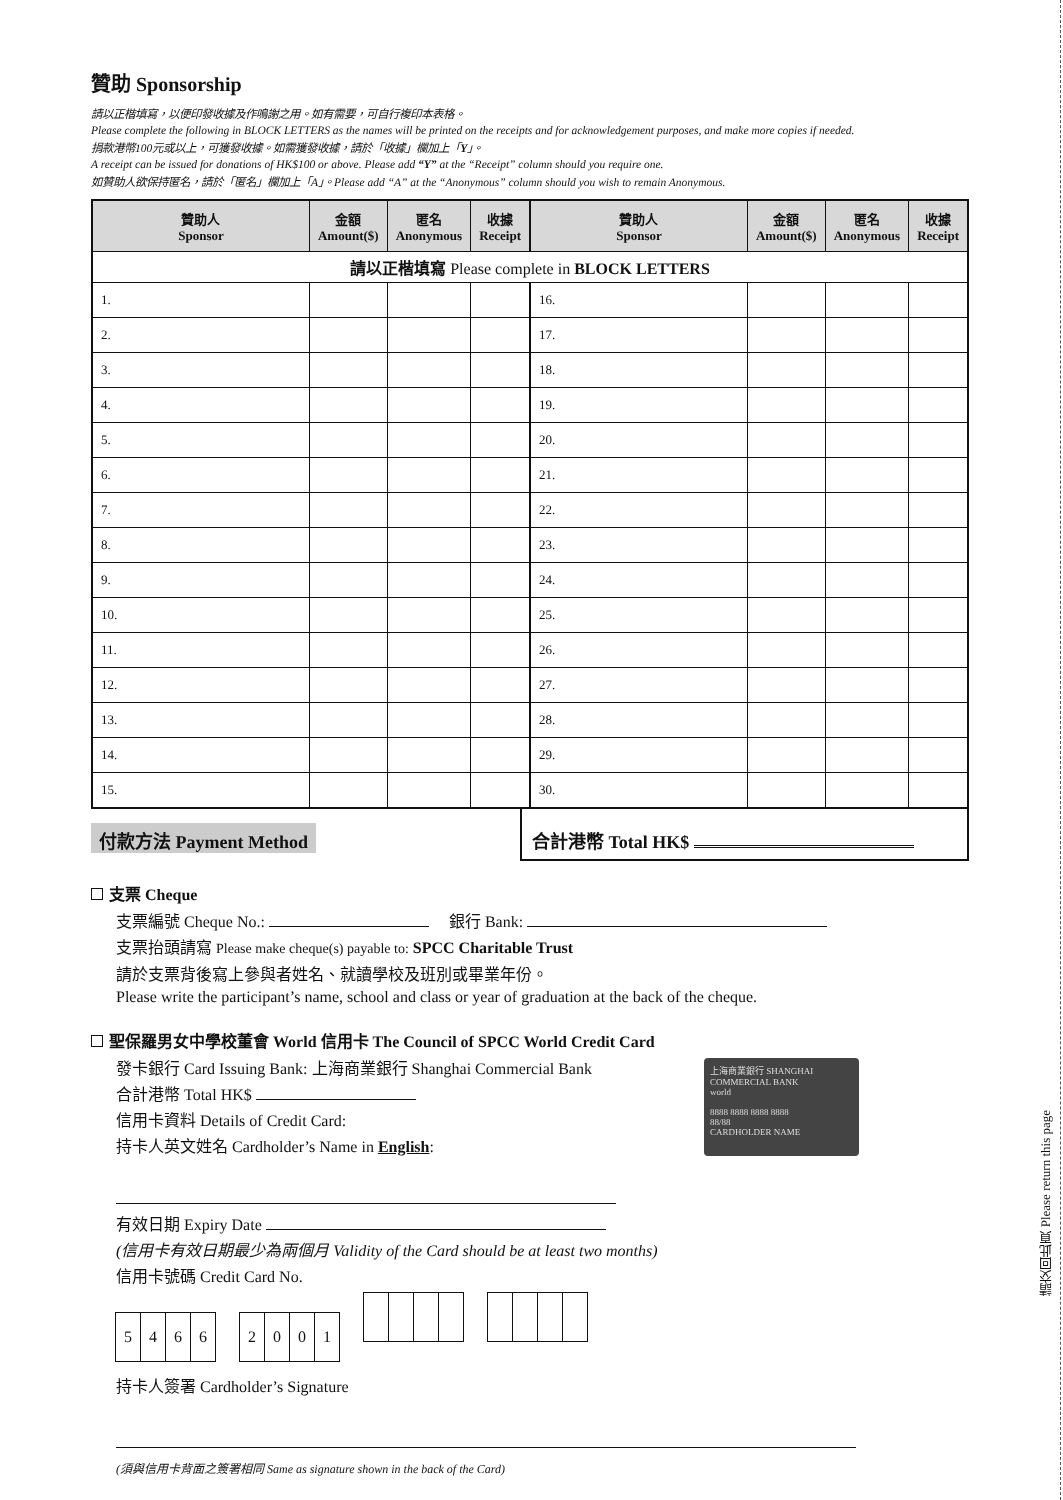贊助 Sponsorship
請以正楷填寫，以便印發收據及作鳴謝之用。如有需要，可自行複印本表格。
Please complete the following in BLOCK LETTERS as the names will be printed on the receipts and for acknowledgement purposes, and make more copies if needed.
捐款港幣100元或以上，可獲發收據。如需獲發收據，請於「收據」欄加上「Y」。
A receipt can be issued for donations of HK$100 or above. Please add “Y” at the “Receipt” column should you require one.
如贊助人欲保持匿名，請於「匿名」欄加上「A」。Please add “A” at the “Anonymous” column should you wish to remain Anonymous.
| 贊助人 Sponsor | 金額 Amount($) | 匿名 Anonymous | 收據 Receipt | 贊助人 Sponsor | 金額 Amount($) | 匿名 Anonymous | 收據 Receipt |
| --- | --- | --- | --- | --- | --- | --- | --- |
| 請以正楷填寫 Please complete in BLOCK LETTERS | | | | | | | |
| 1. | | | | 16. | | | |
| 2. | | | | 17. | | | |
| 3. | | | | 18. | | | |
| 4. | | | | 19. | | | |
| 5. | | | | 20. | | | |
| 6. | | | | 21. | | | |
| 7. | | | | 22. | | | |
| 8. | | | | 23. | | | |
| 9. | | | | 24. | | | |
| 10. | | | | 25. | | | |
| 11. | | | | 26. | | | |
| 12. | | | | 27. | | | |
| 13. | | | | 28. | | | |
| 14. | | | | 29. | | | |
| 15. | | | | 30. | | | |
付款方法 Payment Method
合計港幣 Total HK$
支票 Cheque
支票編號 Cheque No.: 銀行 Bank:
支票抬頭請寫 Please make cheque(s) payable to: SPCC Charitable Trust
請於支票背後寫上參與者姓名、就讀學校及班別或畢業年份。
Please write the participant’s name, school and class or year of graduation at the back of the cheque.
聖保羅男女中學校董會 World 信用卡 The Council of SPCC World Credit Card
上海商業銀行 SHANGHAI COMMERCIAL BANK
world
8888 8888 8888 8888
88/88
CARDHOLDER NAME
發卡銀行 Card Issuing Bank: 上海商業銀行 Shanghai Commercial Bank
合計港幣 Total HK$
信用卡資料 Details of Credit Card:
持卡人英文姓名 Cardholder’s Name in English:
有效日期 Expiry Date
(信用卡有效日期最少為兩個月 Validity of the Card should be at least two months)
信用卡號碼 Credit Card No.
5466 2001
持卡人簽署 Cardholder’s Signature
(須與信用卡背面之簽署相同 Same as signature shown in the back of the Card)
請交回此頁 Please return this page